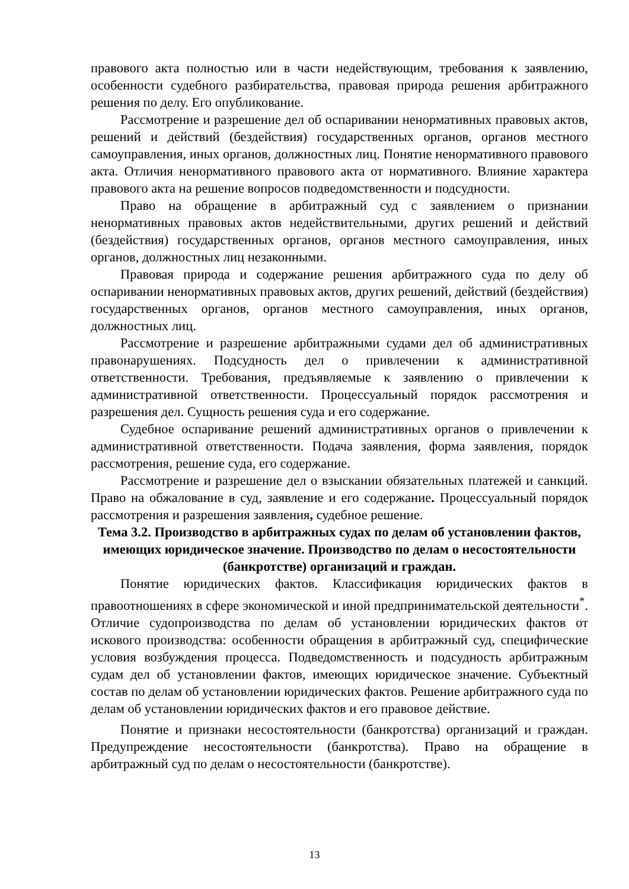правового акта полностью или в части недействующим, требования к заявлению, особенности судебного разбирательства, правовая природа решения арбитражного решения по делу. Его опубликование.
Рассмотрение и разрешение дел об оспаривании ненормативных правовых актов, решений и действий (бездействия) государственных органов, органов местного самоуправления, иных органов, должностных лиц. Понятие ненормативного правового акта. Отличия ненормативного правового акта от нормативного. Влияние характера правового акта на решение вопросов подведомственности и подсудности.
Право на обращение в арбитражный суд с заявлением о признании ненормативных правовых актов недействительными, других решений и действий (бездействия) государственных органов, органов местного самоуправления, иных органов, должностных лиц незаконными.
Правовая природа и содержание решения арбитражного суда по делу об оспаривании ненормативных правовых актов, других решений, действий (бездействия) государственных органов, органов местного самоуправления, иных органов, должностных лиц.
Рассмотрение и разрешение арбитражными судами дел об административных правонарушениях. Подсудность дел о привлечении к административной ответственности. Требования, предъявляемые к заявлению о привлечении к административной ответственности. Процессуальный порядок рассмотрения и разрешения дел. Сущность решения суда и его содержание.
Судебное оспаривание решений административных органов о привлечении к административной ответственности. Подача заявления, форма заявления, порядок рассмотрения, решение суда, его содержание.
Рассмотрение и разрешение дел о взыскании обязательных платежей и санкций. Право на обжалование в суд, заявление и его содержание. Процессуальный порядок рассмотрения и разрешения заявления, судебное решение.
Тема 3.2. Производство в арбитражных судах по делам об установлении фактов, имеющих юридическое значение. Производство по делам о несостоятельности (банкротстве) организаций и граждан.
Понятие юридических фактов. Классификация юридических фактов в правоотношениях в сфере экономической и иной предпринимательской деятельности<sup>*</sup>. Отличие судопроизводства по делам об установлении юридических фактов от искового производства: особенности обращения в арбитражный суд, специфические условия возбуждения процесса. Подведомственность и подсудность арбитражным судам дел об установлении фактов, имеющих юридическое значение. Субъектный состав по делам об установлении юридических фактов. Решение арбитражного суда по делам об установлении юридических фактов и его правовое действие.
Понятие и признаки несостоятельности (банкротства) организаций и граждан. Предупреждение несостоятельности (банкротства). Право на обращение в арбитражный суд по делам о несостоятельности (банкротстве).
13